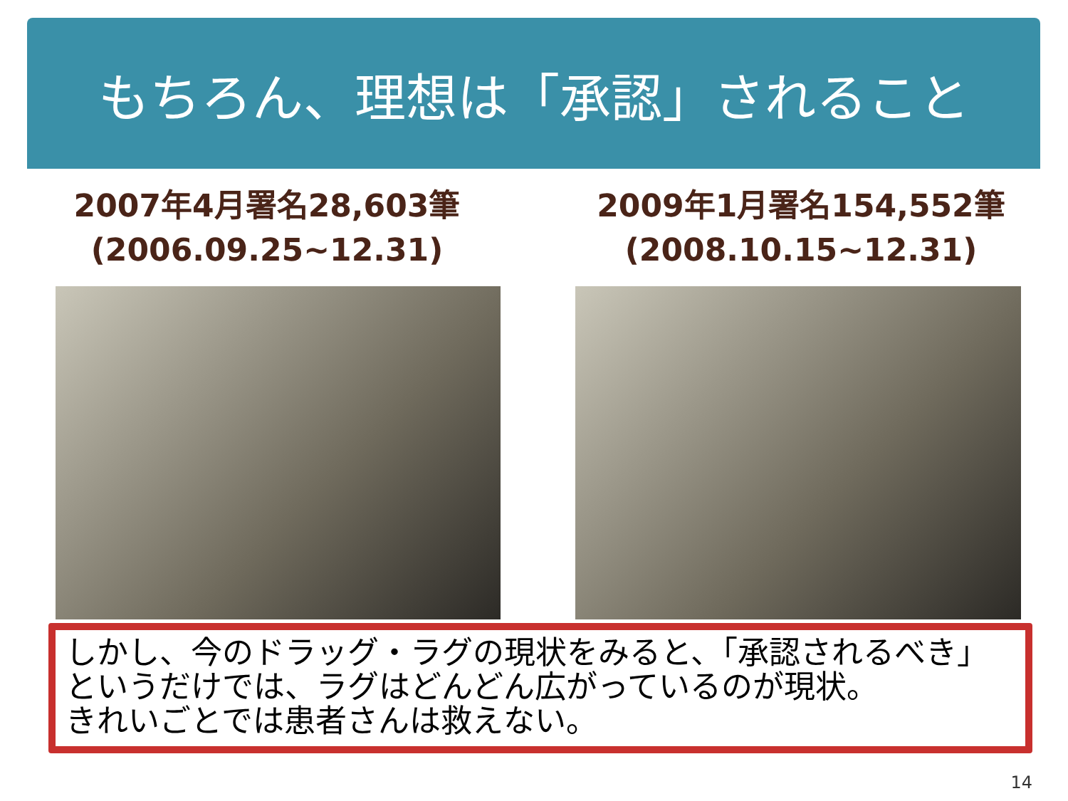もちろん、理想は「承認」されること
2007年4月署名28,603筆
(2006.09.25~12.31)
2009年1月署名154,552筆
(2008.10.15~12.31)
しかし、今のドラッグ・ラグの現状をみると、「承認されるべき」というだけでは、ラグはどんどん広がっているのが現状。
きれいごとでは患者さんは救えない。
14